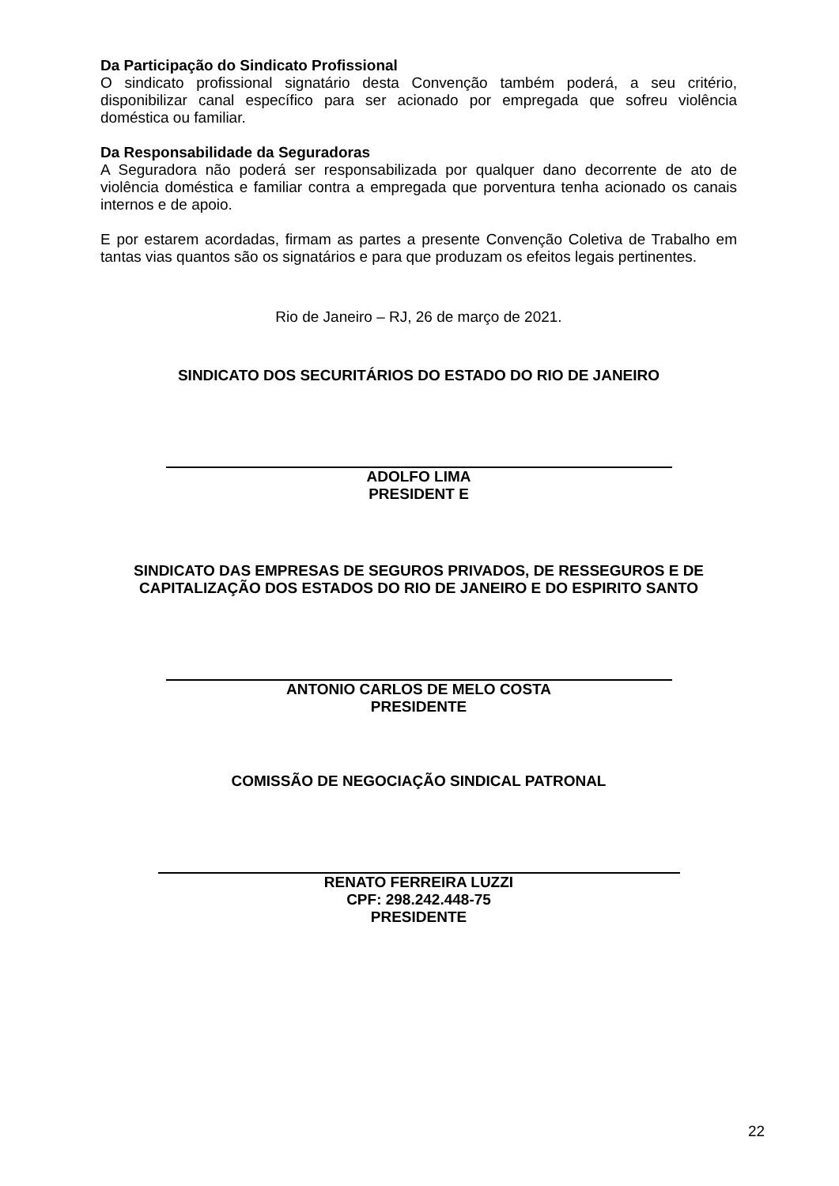Da Participação do Sindicato Profissional
O sindicato profissional signatário desta Convenção também poderá, a seu critério, disponibilizar canal específico para ser acionado por empregada que sofreu violência doméstica ou familiar.
Da Responsabilidade da Seguradoras
A Seguradora não poderá ser responsabilizada por qualquer dano decorrente de ato de violência doméstica e familiar contra a empregada que porventura tenha acionado os canais internos e de apoio.
E por estarem acordadas, firmam as partes a presente Convenção Coletiva de Trabalho em tantas vias quantos são os signatários e para que produzam os efeitos legais pertinentes.
Rio de Janeiro – RJ, 26 de março de 2021.
SINDICATO DOS SECURITÁRIOS DO ESTADO DO RIO DE JANEIRO
ADOLFO LIMA
PRESIDENT E
SINDICATO DAS EMPRESAS DE SEGUROS PRIVADOS, DE RESSEGUROS E DE CAPITALIZAÇÃO DOS ESTADOS DO RIO DE JANEIRO E DO ESPIRITO SANTO
ANTONIO CARLOS DE MELO COSTA
PRESIDENTE
COMISSÃO DE NEGOCIAÇÃO SINDICAL PATRONAL
RENATO FERREIRA LUZZI
CPF: 298.242.448-75
PRESIDENTE
22